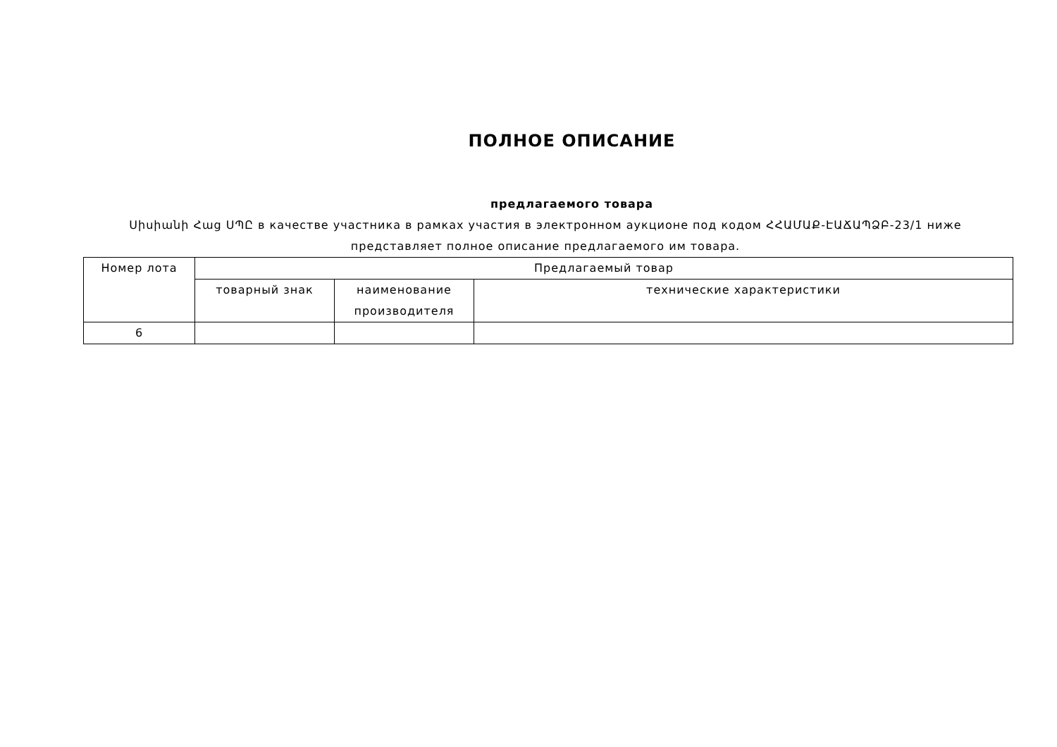ПОЛНОЕ ОПИСАНИЕ
предлагаемого товара
Սիսիանի Հաց ՍՊԸ в качестве участника в рамках участия в электронном аукционе под кодом ՀՀԱՄԱՔ-ԷԱՃԱՊՁԲ-23/1 ниже представляет полное описание предлагаемого им товара.
| Номер лота | Предлагаемый товар | | |
| --- | --- | --- | --- |
| | товарный знак | наименование производителя | технические характеристики |
| 6 | | | |